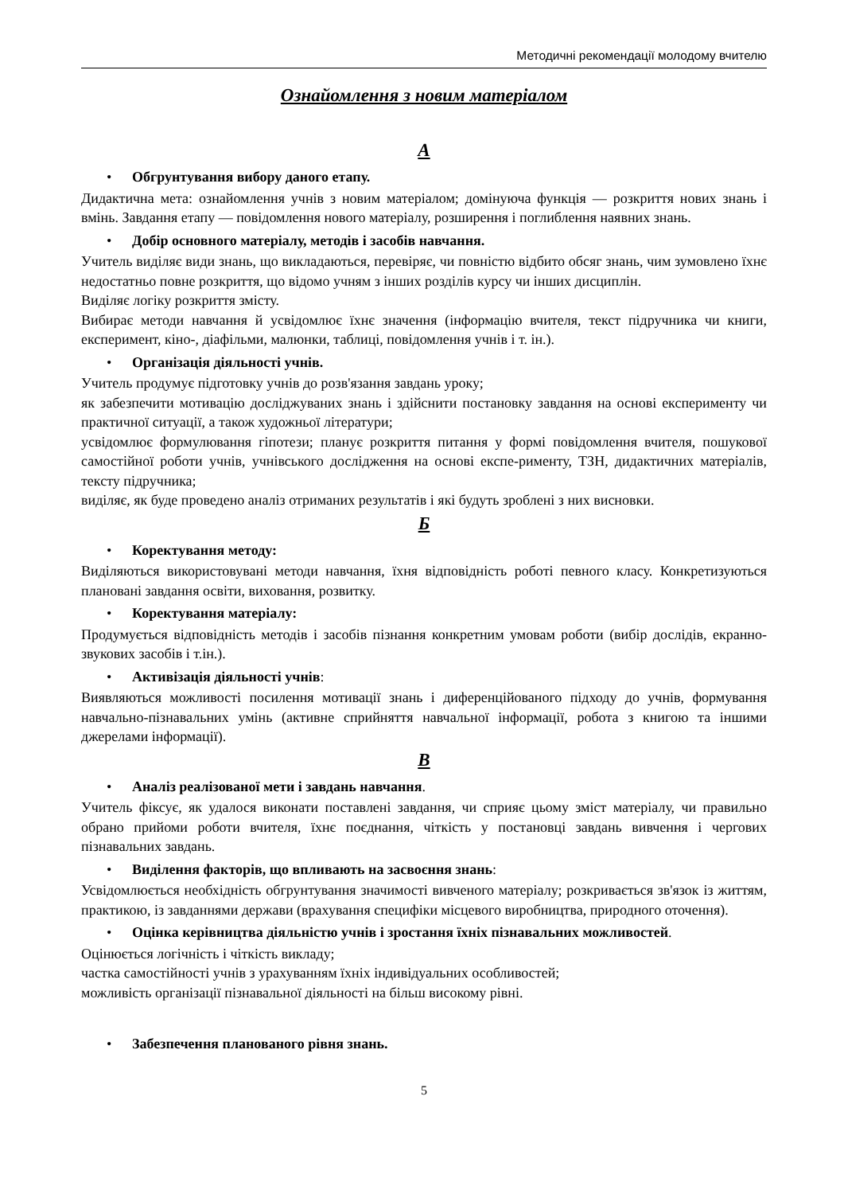Методичні рекомендації молодому вчителю
Ознайомлення з новим матеріалом
А
• Обгрунтування вибору даного етапу.
Дидактична мета: ознайомлення учнів з новим матеріалом; домінуюча функція — розкриття нових знань і вмінь. Завдання етапу — повідомлення нового матеріалу, розширення і поглиблення наявних знань.
• Добір основного матеріалу, методів і засобів навчання.
Учитель виділяє види знань, що викладаються, перевіряє, чи повністю відбито обсяг знань, чим зумовлено їхнє недостатньо повне розкриття, що відомо учням з інших розділів курсу чи інших дисциплін.
Виділяє логіку розкриття змісту.
Вибирає методи навчання й усвідомлює їхнє значення (інформацію вчителя, текст підручника чи книги, експеримент, кіно-, діафільми, малюнки, таблиці, повідомлення учнів і т. ін.).
• Організація діяльності учнів.
Учитель продумує підготовку учнів до розв'язання завдань уроку;
як забезпечити мотивацію досліджуваних знань і здійснити постановку завдання на основі експерименту чи практичної ситуації, а також художньої літератури;
усвідомлює формулювання гіпотези; планує розкриття питання у формі повідомлення вчителя, пошукової самостійної роботи учнів, учнівського дослідження на основі експе-рименту, ТЗН, дидактичних матеріалів, тексту підручника;
виділяє, як буде проведено аналіз отриманих результатів і які будуть зроблені з них висновки.
Б
• Коректування методу:
Виділяються використовувані методи навчання, їхня відповідність роботі певного класу. Конкретизуються плановані завдання освіти, виховання, розвитку.
• Коректування матеріалу:
Продумується відповідність методів і засобів пізнання конкретним умовам роботи (вибір дослідів, екранно-звукових засобів і т.ін.).
• Активізація діяльності учнів:
Виявляються можливості посилення мотивації знань і диференційованого підходу до учнів, формування навчально-пізнавальних умінь (активне сприйняття навчальної інформації, робота з книгою та іншими джерелами інформації).
В
• Аналіз реалізованої мети і завдань навчання.
Учитель фіксує, як удалося виконати поставлені завдання, чи сприяє цьому зміст матеріалу, чи правильно обрано прийоми роботи вчителя, їхнє поєднання, чіткість у постановці завдань вивчення і чергових пізнавальних завдань.
• Виділення факторів, що впливають на засвоєння знань:
Усвідомлюється необхідність обгрунтування значимості вивченого матеріалу; розкривається зв'язок із життям, практикою, із завданнями держави (врахування специфіки місцевого виробництва, природного оточення).
• Оцінка керівництва діяльністю учнів і зростання їхніх пізнавальних можливостей.
Оцінюється логічність і чіткість викладу;
частка самостійності учнів з урахуванням їхніх індивідуальних особливостей;
можливість організації пізнавальної діяльності на більш високому рівні.
• Забезпечення планованого рівня знань.
5